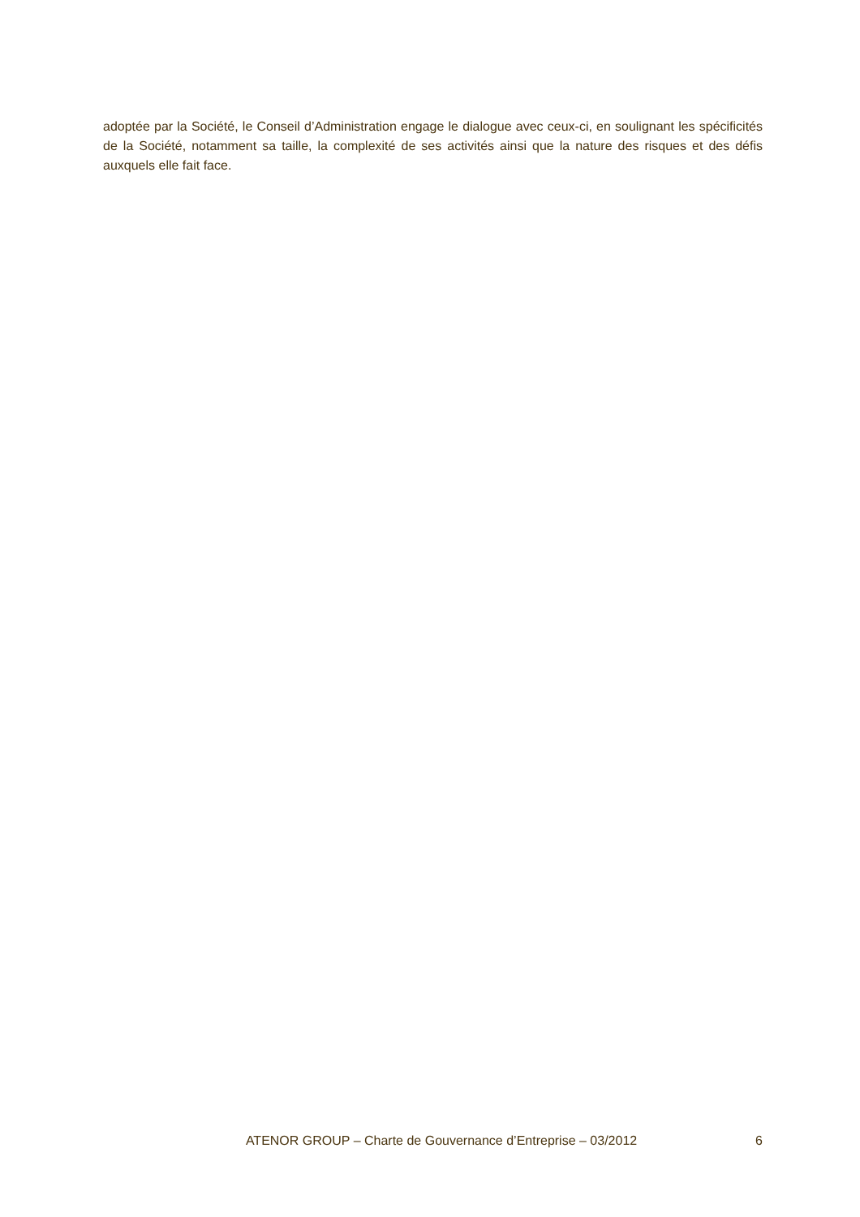adoptée par la Société, le Conseil d’Administration engage le dialogue avec ceux-ci, en soulignant les spécificités de la Société, notamment sa taille, la complexité de ses activités ainsi que la nature des risques et des défis auxquels elle fait face.
ATENOR GROUP – Charte de Gouvernance d’Entreprise – 03/2012 6